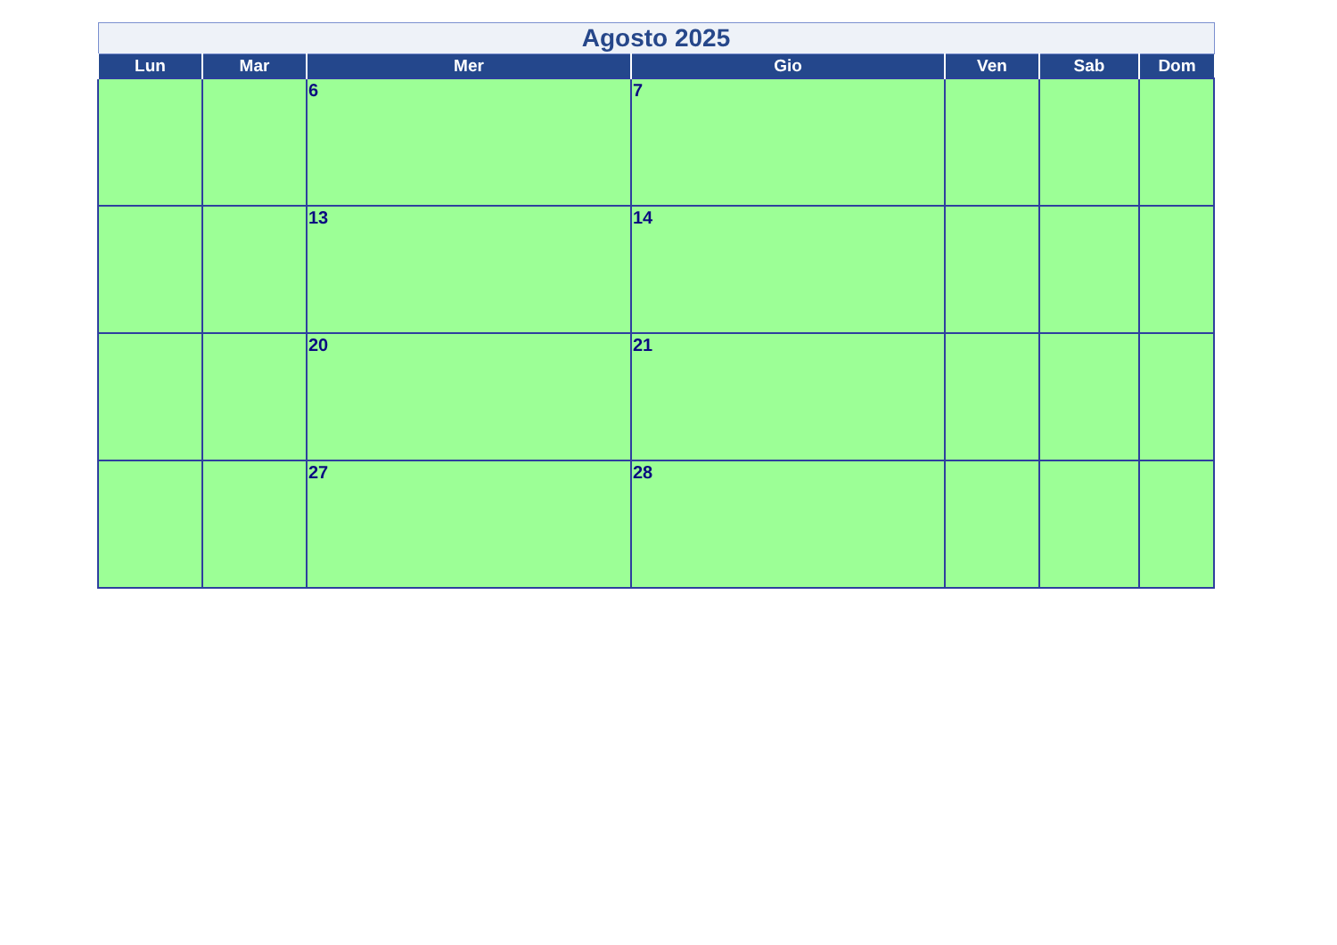| Agosto 2025 | | | | | | |
| --- | --- | --- | --- | --- | --- | --- |
| Lun | Mar | Mer | Gio | Ven | Sab | Dom |
| | | 6 | 7 | | | |
| | | 13 | 14 | | | |
| | | 20 | 21 | | | |
| | | 27 | 28 | | | |